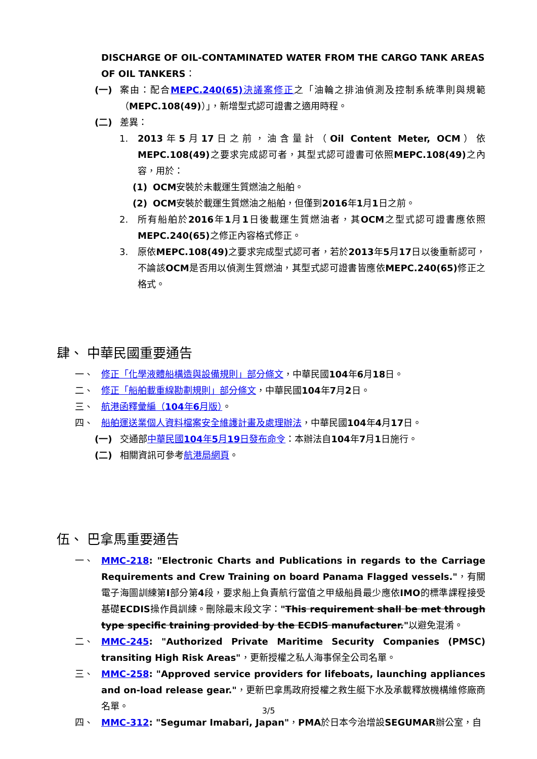DISCHARGE OF OIL-CONTAMINATED WATER FROM THE CARGO TANK AREAS OF OIL TANKERS：
(一) 案由：配合MEPC.240(65) 決議案修正之「油輪之排油偵測及控制系統準則與規範（MEPC.108(49)）」，新增型式認可證書之適用時程。
(二) 差異：
1. 2013年5月17日之前，油含量計（Oil Content Meter, OCM）依MEPC.108(49) 之要求完成認可者，其型式認可證書可依照MEPC.108(49) 之內容，用於：
(1) OCM安裝於未載運生質燃油之船舶。
(2) OCM安裝於載運生質燃油之船舶，但僅到2016年1月1日之前。
2. 所有船舶於2016年1月1日後載運生質燃油者，其OCM之型式認可證書應依照MEPC.240(65) 之修正內容格式修正。
3. 原依MEPC.108(49) 之要求完成型式認可者，若於2013年5月17日以後重新認可，不論該OCM是否用以偵測生質燃油，其型式認可證書皆應依MEPC.240(65) 修正之格式。
肆、 中華民國重要通告
一、 修正「化學液體船構造與設備規則」部分條文，中華民國104年6月18日。
二、 修正「船舶載重線勘劃規則」部分條文，中華民國104年7月2日。
三、 航港函釋彙編（104年6月版）。
四、 船舶運送業個人資料檔案安全維護計畫及處理辦法，中華民國104年4月17日。
(一) 交通部中華民國104年5月19日發布命令：本辦法自104年7月1日施行。
(二) 相關資訊可參考航港局網頁。
伍、 巴拿馬重要通告
一、 MMC-218: "Electronic Charts and Publications in regards to the Carriage Requirements and Crew Training on board Panama Flagged vessels."，有關電子海圖訓練第I部分第4段，要求船上負責航行當值之甲級船員最少應依IMO的標準課程接受基礎ECDIS操作員訓練。刪除最末段文字："This requirement shall be met through type specific training provided by the ECDIS manufacturer."以避免混淆。
二、 MMC-245: "Authorized Private Maritime Security Companies (PMSC) transiting High Risk Areas"，更新授權之私人海事保全公司名單。
三、 MMC-258: "Approved service providers for lifeboats, launching appliances and on-load release gear."，更新巴拿馬政府授權之救生艇下水及承載釋放機構維修廠商名單。
四、 MMC-312: "Segumar Imabari, Japan"，PMA於日本今治增設SEGUMAR辦公室，自
3/5